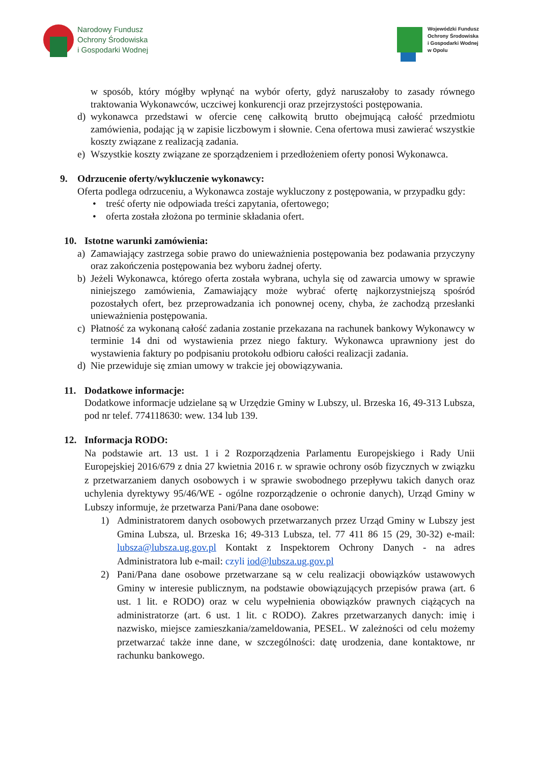Narodowy Fundusz
Ochrony Środowiska
i Gospodarki Wodnej
Wojewódzki Fundusz
Ochrony Środowiska
i Gospodarki Wodnej
w Opolu
w sposób, który mógłby wpłynąć na wybór oferty, gdyż naruszałoby to zasady równego traktowania Wykonawców, uczciwej konkurencji oraz przejrzystości postępowania.
d) wykonawca przedstawi w ofercie cenę całkowitą brutto obejmującą całość przedmiotu zamówienia, podając ją w zapisie liczbowym i słownie. Cena ofertowa musi zawierać wszystkie koszty związane z realizacją zadania.
e) Wszystkie koszty związane ze sporządzeniem i przedłożeniem oferty ponosi Wykonawca.
9. Odrzucenie oferty/wykluczenie wykonawcy:
Oferta podlega odrzuceniu, a Wykonawca zostaje wykluczony z postępowania, w przypadku gdy:
• treść oferty nie odpowiada treści zapytania, ofertowego;
• oferta została złożona po terminie składania ofert.
10. Istotne warunki zamówienia:
a) Zamawiający zastrzega sobie prawo do unieważnienia postępowania bez podawania przyczyny oraz zakończenia postępowania bez wyboru żadnej oferty.
b) Jeżeli Wykonawca, którego oferta została wybrana, uchyla się od zawarcia umowy w sprawie niniejszego zamówienia, Zamawiający może wybrać ofertę najkorzystniejszą spośród pozostałych ofert, bez przeprowadzania ich ponownej oceny, chyba, że zachodzą przesłanki unieważnienia postępowania.
c) Płatność za wykonaną całość zadania zostanie przekazana na rachunek bankowy Wykonawcy w terminie 14 dni od wystawienia przez niego faktury. Wykonawca uprawniony jest do wystawienia faktury po podpisaniu protokołu odbioru całości realizacji zadania.
d) Nie przewiduje się zmian umowy w trakcie jej obowiązywania.
11. Dodatkowe informacje:
Dodatkowe informacje udzielane są w Urzędzie Gminy w Lubszy, ul. Brzeska 16, 49-313 Lubsza, pod nr telef. 774118630: wew. 134 lub 139.
12. Informacja RODO:
Na podstawie art. 13 ust. 1 i 2 Rozporządzenia Parlamentu Europejskiego i Rady Unii Europejskiej 2016/679 z dnia 27 kwietnia 2016 r. w sprawie ochrony osób fizycznych w związku z przetwarzaniem danych osobowych i w sprawie swobodnego przepływu takich danych oraz uchylenia dyrektywy 95/46/WE - ogólne rozporządzenie o ochronie danych), Urząd Gminy w Lubszy informuje, że przetwarza Pani/Pana dane osobowe:
1) Administratorem danych osobowych przetwarzanych przez Urząd Gminy w Lubszy jest Gmina Lubsza, ul. Brzeska 16; 49-313 Lubsza, tel. 77 411 86 15 (29, 30-32) e-mail: lubsza@lubsza.ug.gov.pl Kontakt z Inspektorem Ochrony Danych - na adres Administratora lub e-mail: czyli iod@lubsza.ug.gov.pl
2) Pani/Pana dane osobowe przetwarzane są w celu realizacji obowiązków ustawowych Gminy w interesie publicznym, na podstawie obowiązujących przepisów prawa (art. 6 ust. 1 lit. e RODO) oraz w celu wypełnienia obowiązków prawnych ciążących na administratorze (art. 6 ust. 1 lit. c RODO). Zakres przetwarzanych danych: imię i nazwisko, miejsce zamieszkania/zameldowania, PESEL. W zależności od celu możemy przetwarzać także inne dane, w szczególności: datę urodzenia, dane kontaktowe, nr rachunku bankowego.